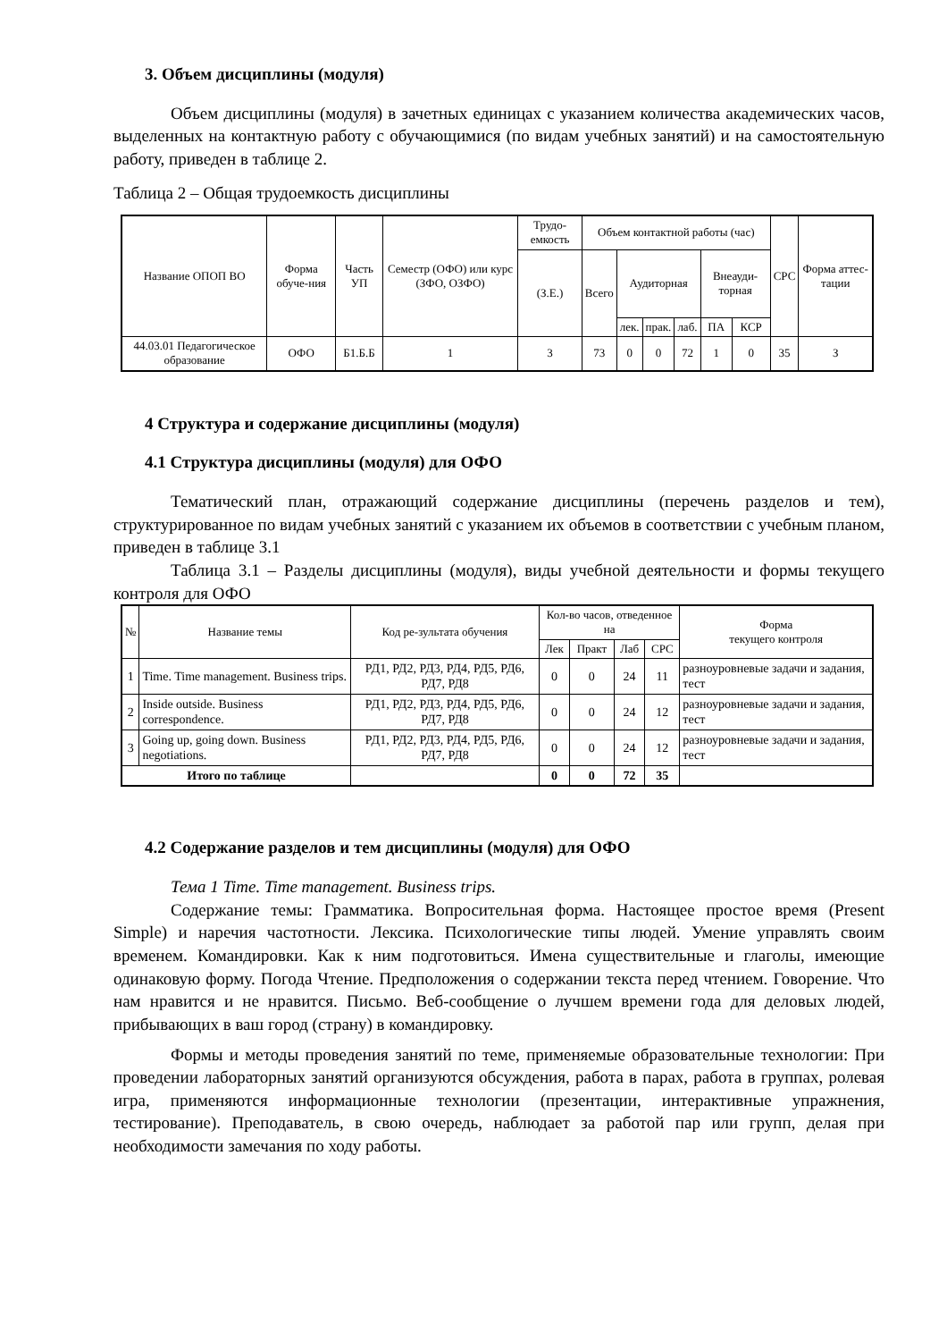3. Объем дисциплины (модуля)
Объем дисциплины (модуля) в зачетных единицах с указанием количества академических часов, выделенных на контактную работу с обучающимися (по видам учебных занятий) и на самостоятельную работу, приведен в таблице 2.
Таблица 2 – Общая трудоемкость дисциплины
| Название ОПОП ВО | Форма обуче-ния | Часть УП | Семестр (ОФО) или курс (ЗФО, ОЗФО) | Трудо-емкость | Объем контактной работы (час) | | | | | | СРС | Форма аттес-тации |
| --- | --- | --- | --- | --- | --- | --- | --- | --- | --- | --- | --- | --- |
| | | | | (З.Е.) | Всего | Аудиторная | | | Внеауди-торная | | | |
| | | | | | | лек. | прак. | лаб. | ПА | КСР | | |
| 44.03.01 Педагогическое образование | ОФО | Б1.Б.Б | 1 | 3 | 73 | 0 | 0 | 72 | 1 | 0 | 35 | З |
4 Структура и содержание дисциплины (модуля)
4.1 Структура дисциплины (модуля) для ОФО
Тематический план, отражающий содержание дисциплины (перечень разделов и тем), структурированное по видам учебных занятий с указанием их объемов в соответствии с учебным планом, приведен в таблице 3.1
Таблица 3.1 – Разделы дисциплины (модуля), виды учебной деятельности и формы текущего контроля для ОФО
| № | Название темы | Код ре-зультата обучения | Кол-во часов, отведенное на | | | | Форма текущего контроля |
| --- | --- | --- | --- | --- | --- | --- | --- |
| | | | Лек | Практ | Лаб | СРС | |
| 1 | Time. Time management. Business trips. | РД1, РД2, РД3, РД4, РД5, РД6, РД7, РД8 | 0 | 0 | 24 | 11 | разноуровневые задачи и задания, тест |
| 2 | Inside outside. Business correspondence. | РД1, РД2, РД3, РД4, РД5, РД6, РД7, РД8 | 0 | 0 | 24 | 12 | разноуровневые задачи и задания, тест |
| 3 | Going up, going down. Business negotiations. | РД1, РД2, РД3, РД4, РД5, РД6, РД7, РД8 | 0 | 0 | 24 | 12 | разноуровневые задачи и задания, тест |
| Итого по таблице | | | 0 | 0 | 72 | 35 | |
4.2 Содержание разделов и тем дисциплины (модуля) для ОФО
Тема 1 Time. Time management. Business trips.
Содержание темы: Грамматика. Вопросительная форма. Настоящее простое время (Present Simple) и наречия частотности. Лексика. Психологические типы людей. Умение управлять своим временем. Командировки. Как к ним подготовиться. Имена существительные и глаголы, имеющие одинаковую форму. Погода Чтение. Предположения о содержании текста перед чтением. Говорение. Что нам нравится и не нравится. Письмо. Веб-сообщение о лучшем времени года для деловых людей, прибывающих в ваш город (страну) в командировку.
Формы и методы проведения занятий по теме, применяемые образовательные технологии: При проведении лабораторных занятий организуются обсуждения, работа в парах, работа в группах, ролевая игра, применяются информационные технологии (презентации, интерактивные упражнения, тестирование). Преподаватель, в свою очередь, наблюдает за работой пар или групп, делая при необходимости замечания по ходу работы.